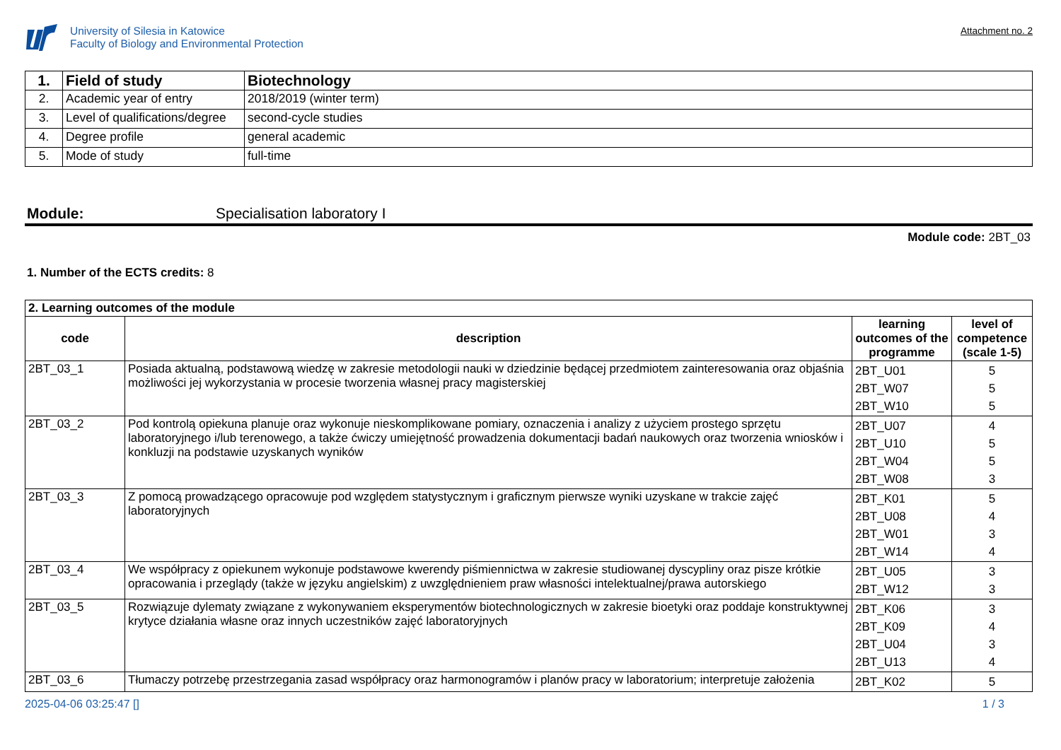University of Silesia in Katowice
Faculty of Biology and Environmental Protection
Attachment no. 2
| 1. | Field of study | Biotechnology |
| 2. | Academic year of entry | 2018/2019 (winter term) |
| 3. | Level of qualifications/degree | second-cycle studies |
| 4. | Degree profile | general academic |
| 5. | Mode of study | full-time |
Module: Specialisation laboratory I
Module code: 2BT_03
1. Number of the ECTS credits: 8
| 2. Learning outcomes of the module | | | |
| code | description | learning outcomes of the programme | level of competence (scale 1-5) |
| 2BT_03_1 | Posiada aktualną, podstawową wiedzę w zakresie metodologii nauki w dziedzinie będącej przedmiotem zainteresowania oraz objaśnia możliwości jej wykorzystania w procesie tworzenia własnej pracy magisterskiej | 2BT_U01 2BT_W07 2BT_W10 | 5 5 5 |
| 2BT_03_2 | Pod kontrolą opiekuna planuje oraz wykonuje nieskomplikowane pomiary, oznaczenia i analizy z użyciem prostego sprzętu laboratoryjnego i/lub terenowego, a także ćwiczy umiejętność prowadzenia dokumentacji badań naukowych oraz tworzenia wniosków i konkluzji na podstawie uzyskanych wyników | 2BT_U07 2BT_U10 2BT_W04 2BT_W08 | 4 5 5 3 |
| 2BT_03_3 | Z pomocą prowadzącego opracowuje pod względem statystycznym i graficznym pierwsze wyniki uzyskane w trakcie zajęć laboratoryjnych | 2BT_K01 2BT_U08 2BT_W01 2BT_W14 | 5 4 3 4 |
| 2BT_03_4 | We współpracy z opiekunem wykonuje podstawowe kwerendy piśmiennictwa w zakresie studiowanej dyscypliny oraz pisze krótkie opracowania i przeglądy (także w języku angielskim) z uwzględnieniem praw własności intelektualnej/prawa autorskiego | 2BT_U05 2BT_W12 | 3 3 |
| 2BT_03_5 | Rozwiązuje dylematy związane z wykonywaniem eksperymentów biotechnologicznych w zakresie bioetyki oraz poddaje konstruktywnej krytyce działania własne oraz innych uczestników zajęć laboratoryjnych | 2BT_K06 2BT_K09 2BT_U04 2BT_U13 | 3 4 3 4 |
| 2BT_03_6 | Tłumaczy potrzebę przestrzegania zasad współpracy oraz harmonogramów i planów pracy w laboratorium; interpretuje założenia | 2BT_K02 | 5 |
2025-04-06 03:25:47 [] 1 / 3